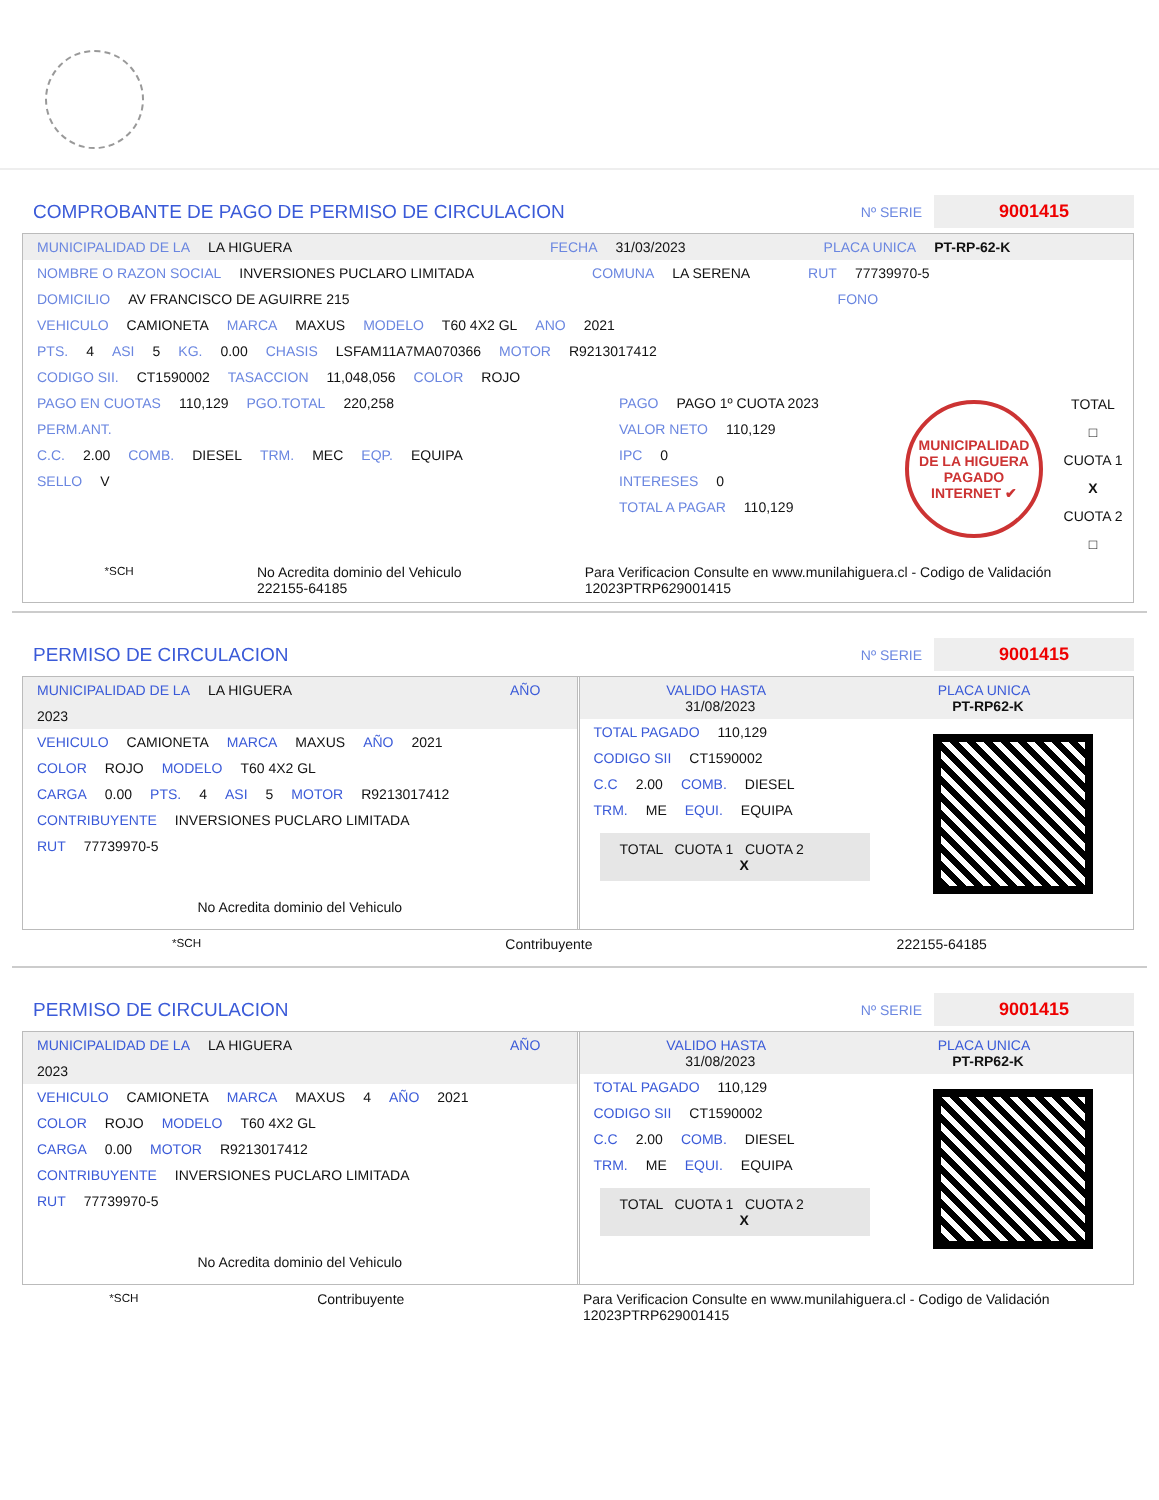COMPROBANTE DE PAGO DE PERMISO DE CIRCULACION
Nº SERIE
9001415
MUNICIPALIDAD DE LA LA HIGUERA FECHA 31/03/2023 PLACA UNICA PT-RP-62-K
NOMBRE O RAZON SOCIAL INVERSIONES PUCLARO LIMITADA COMUNA LA SERENA RUT 77739970-5
DOMICILIO AV FRANCISCO DE AGUIRRE 215 FONO
VEHICULO CAMIONETA MARCA MAXUS MODELO T60 4X2 GL ANO 2021
PTS. 4 ASI 5 KG. 0.00 CHASIS LSFAM11A7MA070366 MOTOR R9213017412
CODIGO SII. CT1590002 TASACCION 11,048,056 COLOR ROJO
PAGO EN CUOTAS 110,129 PGO.TOTAL 220,258
PERM.ANT.
C.C. 2.00 COMB. DIESEL TRM. MEC EQP. EQUIPA
SELLO V
PAGO PAGO 1º CUOTA 2023
VALOR NETO 110,129
IPC 0
INTERESES 0
TOTAL A PAGAR 110,129
MUNICIPALIDAD DE LA HIGUERA
PAGADO INTERNET ✔
TOTAL
□
CUOTA 1
X
CUOTA 2
□
*SCH No Acredita dominio del Vehiculo
222155-64185 Para Verificacion Consulte en www.munilahiguera.cl - Codigo de Validación
12023PTRP629001415
PERMISO DE CIRCULACION
Nº SERIE
9001415
MUNICIPALIDAD DE LA LA HIGUERA AÑO 2023
VEHICULO CAMIONETA MARCA MAXUS AÑO 2021
COLOR ROJO MODELO T60 4X2 GL
CARGA 0.00 PTS. 4 ASI 5 MOTOR R9213017412
CONTRIBUYENTE INVERSIONES PUCLARO LIMITADA
RUT 77739970-5
No Acredita dominio del Vehiculo
VALIDO HASTA
31/08/2023 PLACA UNICA
PT-RP62-K
TOTAL PAGADO 110,129
CODIGO SII CT1590002
C.C 2.00 COMB. DIESEL
TRM. ME EQUI. EQUIPA
TOTAL CUOTA 1 CUOTA 2
X
*SCH Contribuyente 222155-64185
PERMISO DE CIRCULACION
Nº SERIE
9001415
MUNICIPALIDAD DE LA LA HIGUERA AÑO 2023
VEHICULO CAMIONETA MARCA MAXUS 4 AÑO 2021
COLOR ROJO MODELO T60 4X2 GL
CARGA 0.00 MOTOR R9213017412
CONTRIBUYENTE INVERSIONES PUCLARO LIMITADA
RUT 77739970-5
No Acredita dominio del Vehiculo
VALIDO HASTA
31/08/2023 PLACA UNICA
PT-RP62-K
TOTAL PAGADO 110,129
CODIGO SII CT1590002
C.C 2.00 COMB. DIESEL
TRM. ME EQUI. EQUIPA
TOTAL CUOTA 1 CUOTA 2
X
*SCH Contribuyente Para Verificacion Consulte en www.munilahiguera.cl - Codigo de Validación
12023PTRP629001415